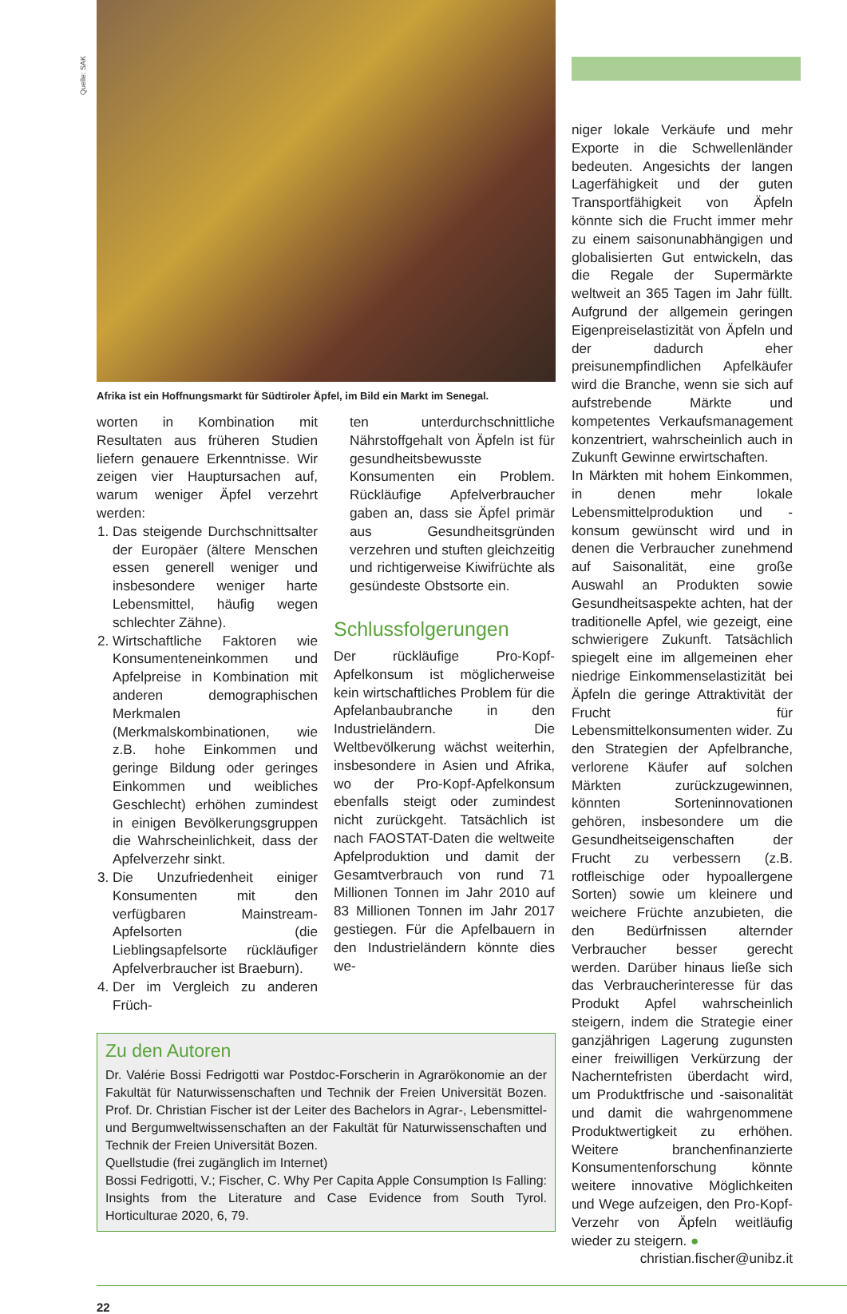Quelle: SAK
Afrika ist ein Hoffnungsmarkt für Südtiroler Äpfel, im Bild ein Markt im Senegal.
worten in Kombination mit Resultaten aus früheren Studien liefern genauere Erkenntnisse. Wir zeigen vier Hauptursachen auf, warum weniger Äpfel verzehrt werden:
1. Das steigende Durchschnittsalter der Europäer (ältere Menschen essen generell weniger und insbesondere weniger harte Lebensmittel, häufig wegen schlechter Zähne).
2. Wirtschaftliche Faktoren wie Konsumenteneinkommen und Apfelpreise in Kombination mit anderen demographischen Merkmalen (Merkmalskombinationen, wie z.B. hohe Einkommen und geringe Bildung oder geringes Einkommen und weibliches Geschlecht) erhöhen zumindest in einigen Bevölkerungsgruppen die Wahrscheinlichkeit, dass der Apfelverzehr sinkt.
3. Die Unzufriedenheit einiger Konsumenten mit den verfügbaren Mainstream-Apfelsorten (die Lieblingsapfelsorte rückläufiger Apfelverbraucher ist Braeburn).
4. Der im Vergleich zu anderen Früch-
ten unterdurchschnittliche Nährstoffgehalt von Äpfeln ist für gesundheitsbewusste Konsumenten ein Problem. Rückläufige Apfelverbraucher gaben an, dass sie Äpfel primär aus Gesundheitsgründen verzehren und stuften gleichzeitig und richtigerweise Kiwifrüchte als gesündeste Obstsorte ein.
Schlussfolgerungen
Der rückläufige Pro-Kopf-Apfelkonsum ist möglicherweise kein wirtschaftliches Problem für die Apfelanbaubranche in den Industrieländern. Die Weltbevölkerung wächst weiterhin, insbesondere in Asien und Afrika, wo der Pro-Kopf-Apfelkonsum ebenfalls steigt oder zumindest nicht zurückgeht. Tatsächlich ist nach FAOSTAT-Daten die weltweite Apfelproduktion und damit der Gesamtverbrauch von rund 71 Millionen Tonnen im Jahr 2010 auf 83 Millionen Tonnen im Jahr 2017 gestiegen. Für die Apfelbauern in den Industrieländern könnte dies we-
Zu den Autoren
Dr. Valérie Bossi Fedrigotti war Postdoc-Forscherin in Agrarökonomie an der Fakultät für Naturwissenschaften und Technik der Freien Universität Bozen. Prof. Dr. Christian Fischer ist der Leiter des Bachelors in Agrar-, Lebensmittel- und Bergumweltwissenschaften an der Fakultät für Naturwissenschaften und Technik der Freien Universität Bozen.
Quellstudie (frei zugänglich im Internet)
Bossi Fedrigotti, V.; Fischer, C. Why Per Capita Apple Consumption Is Falling: Insights from the Literature and Case Evidence from South Tyrol. Horticulturae 2020, 6, 79.
niger lokale Verkäufe und mehr Exporte in die Schwellenländer bedeuten. Angesichts der langen Lagerfähigkeit und der guten Transportfähigkeit von Äpfeln könnte sich die Frucht immer mehr zu einem saisonunabhängigen und globalisierten Gut entwickeln, das die Regale der Supermärkte weltweit an 365 Tagen im Jahr füllt. Aufgrund der allgemein geringen Eigenpreiselastizität von Äpfeln und der dadurch eher preisunempfindlichen Apfelkäufer wird die Branche, wenn sie sich auf aufstrebende Märkte und kompetentes Verkaufsmanagement konzentriert, wahrscheinlich auch in Zukunft Gewinne erwirtschaften.
In Märkten mit hohem Einkommen, in denen mehr lokale Lebensmittelproduktion und -konsum gewünscht wird und in denen die Verbraucher zunehmend auf Saisonalität, eine große Auswahl an Produkten sowie Gesundheitsaspekte achten, hat der traditionelle Apfel, wie gezeigt, eine schwierigere Zukunft. Tatsächlich spiegelt eine im allgemeinen eher niedrige Einkommenselastizität bei Äpfeln die geringe Attraktivität der Frucht für Lebensmittelkonsumenten wider. Zu den Strategien der Apfelbranche, verlorene Käufer auf solchen Märkten zurückzugewinnen, könnten Sorteninnovationen gehören, insbesondere um die Gesundheitseigenschaften der Frucht zu verbessern (z.B. rotfleischige oder hypoallergene Sorten) sowie um kleinere und weichere Früchte anzubieten, die den Bedürfnissen alternder Verbraucher besser gerecht werden. Darüber hinaus ließe sich das Verbraucherinteresse für das Produkt Apfel wahrscheinlich steigern, indem die Strategie einer ganzjährigen Lagerung zugunsten einer freiwilligen Verkürzung der Nacherntefristen überdacht wird, um Produktfrische und -saisonalität und damit die wahrgenommene Produktwertigkeit zu erhöhen. Weitere branchenfinanzierte Konsumentenforschung könnte weitere innovative Möglichkeiten und Wege aufzeigen, den Pro-Kopf-Verzehr von Äpfeln weitläufig wieder zu steigern. ●
christian.fischer@unibz.it
22